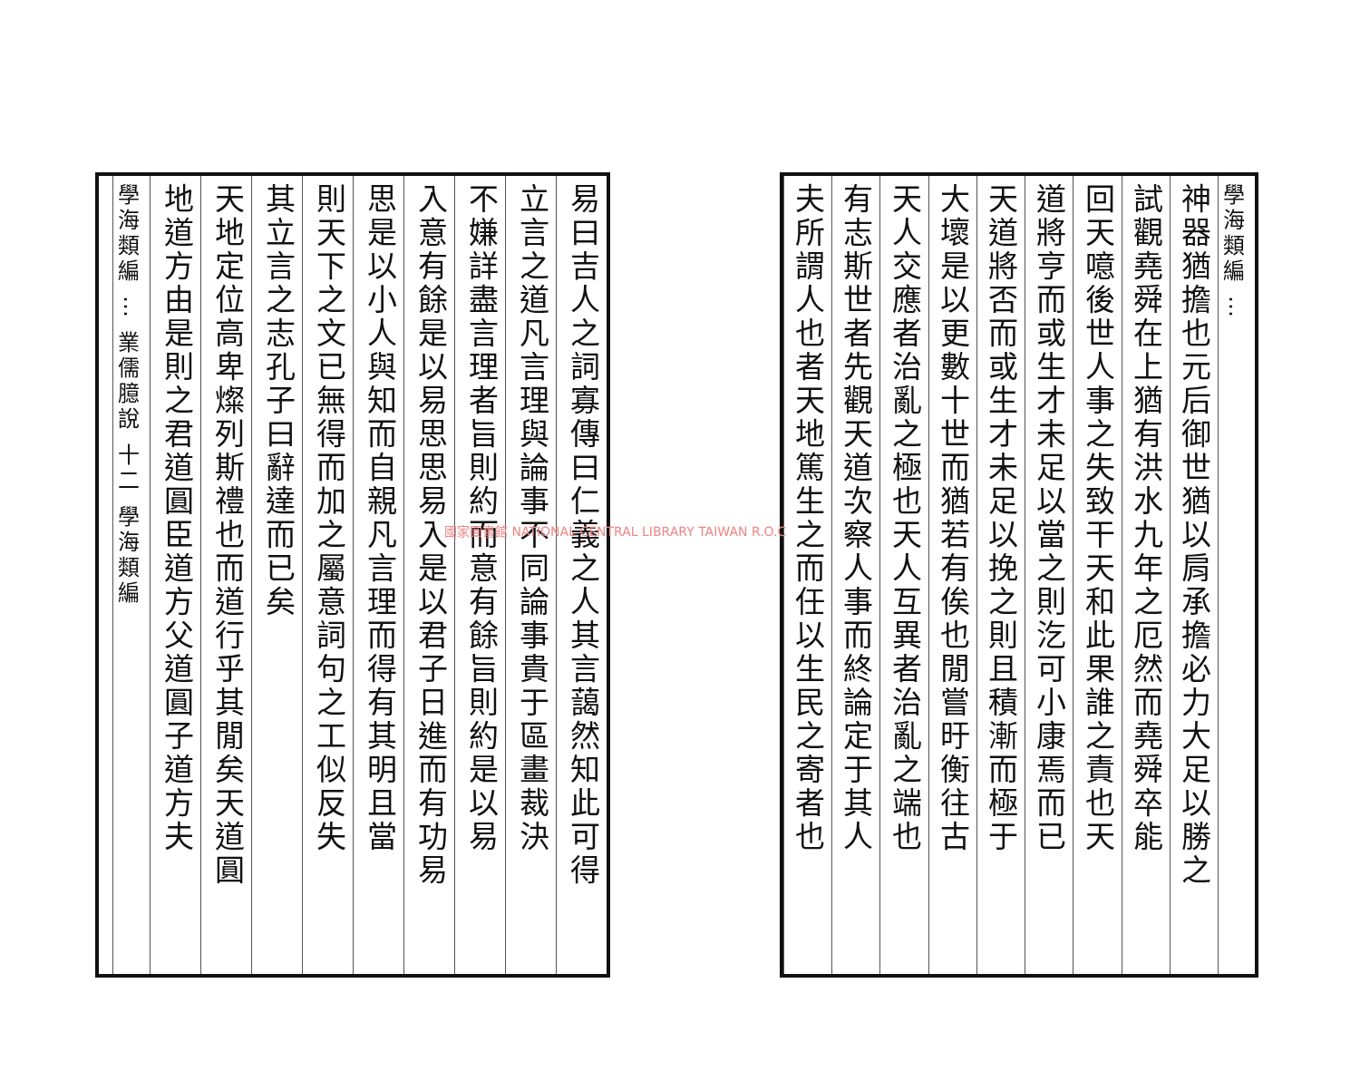學海類編 ⋯
神器猶擔也元后御世猶以肩承擔必力大足以勝之
試觀堯舜在上猶有洪水九年之厄然而堯舜卒能
回天噫後世人事之失致干天和此果誰之責也天
道將亨而或生才未足以當之則汔可小康焉而已
天道將否而或生才未足以挽之則且積漸而極于
大壞是以更數十世而猶若有俟也閒嘗旴衡往古
天人交應者治亂之極也天人互異者治亂之端也
有志斯世者先觀天道次察人事而終論定于其人
夫所謂人也者天地篤生之而任以生民之寄者也
易曰吉人之詞寡傳曰仁義之人其言藹然知此可得
立言之道凡言理與論事不同論事貴于區畫裁決
不嫌詳盡言理者旨則約而意有餘旨則約是以易
入意有餘是以易思思易入是以君子日進而有功易
思是以小人與知而自親凡言理而得有其明且當
則天下之文已無得而加之屬意詞句之工似反失
其立言之志孔子曰辭達而已矣
天地定位高卑燦列斯禮也而道行乎其閒矣天道圓
地道方由是則之君道圓臣道方父道圓子道方夫
學海類編 ⋯ 業儒臆說 十二 學海類編
國家圖書館 NATIONAL CENTRAL LIBRARY TAIWAN R.O.C